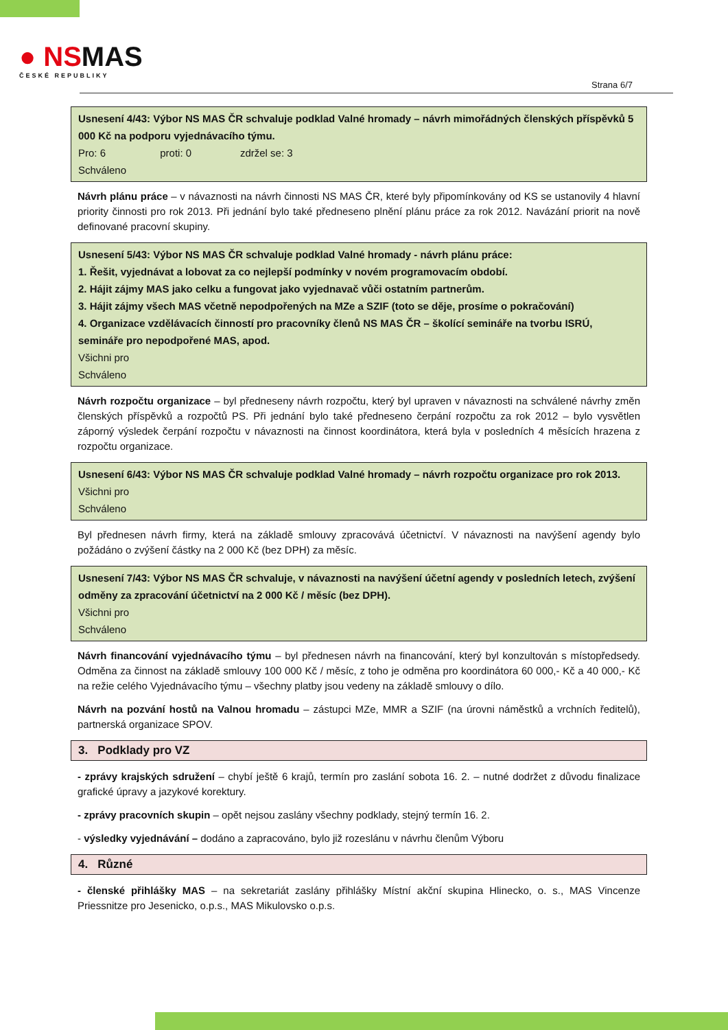● NSMAS
ČESKÉ REPUBLIKY
Strana 6/7
Usnesení 4/43: Výbor NS MAS ČR schvaluje podklad Valné hromady – návrh mimořádných členských příspěvků 5 000 Kč na podporu vyjednávacího týmu.
Pro: 6 proti: 0 zdržel se: 3
Schváleno
Návrh plánu práce – v návaznosti na návrh činnosti NS MAS ČR, které byly připomínkovány od KS se ustanovily 4 hlavní priority činnosti pro rok 2013. Při jednání bylo také předneseno plnění plánu práce za rok 2012. Navázání priorit na nově definované pracovní skupiny.
Usnesení 5/43: Výbor NS MAS ČR schvaluje podklad Valné hromady - návrh plánu práce:
1. Řešit, vyjednávat a lobovat za co nejlepší podmínky v novém programovacím období.
2. Hájit zájmy MAS jako celku a fungovat jako vyjednavač vůči ostatním partnerům.
3. Hájit zájmy všech MAS včetně nepodpořených na MZe a SZIF (toto se děje, prosíme o pokračování)
4. Organizace vzdělávacích činností pro pracovníky členů NS MAS ČR – školící semináře na tvorbu ISRÚ, semináře pro nepodpořené MAS, apod.
Všichni pro
Schváleno
Návrh rozpočtu organizace – byl předneseny návrh rozpočtu, který byl upraven v návaznosti na schválené návrhy změn členských příspěvků a rozpočtů PS. Při jednání bylo také předneseno čerpání rozpočtu za rok 2012 – bylo vysvětlen záporný výsledek čerpání rozpočtu v návaznosti na činnost koordinátora, která byla v posledních 4 měsících hrazena z rozpočtu organizace.
Usnesení 6/43: Výbor NS MAS ČR schvaluje podklad Valné hromady – návrh rozpočtu organizace pro rok 2013.
Všichni pro
Schváleno
Byl přednesen návrh firmy, která na základě smlouvy zpracovává účetnictví. V návaznosti na navýšení agendy bylo požádáno o zvýšení částky na 2 000 Kč (bez DPH) za měsíc.
Usnesení 7/43: Výbor NS MAS ČR schvaluje, v návaznosti na navýšení účetní agendy v posledních letech, zvýšení odměny za zpracování účetnictví na 2 000 Kč / měsíc (bez DPH).
Všichni pro
Schváleno
Návrh financování vyjednávacího týmu – byl přednesen návrh na financování, který byl konzultován s místopředsedy. Odměna za činnost na základě smlouvy 100 000 Kč / měsíc, z toho je odměna pro koordinátora 60 000,- Kč a 40 000,- Kč na režie celého Vyjednávacího týmu – všechny platby jsou vedeny na základě smlouvy o dílo.
Návrh na pozvání hostů na Valnou hromadu – zástupci MZe, MMR a SZIF (na úrovni náměstků a vrchních ředitelů), partnerská organizace SPOV.
3. Podklady pro VZ
- zprávy krajských sdružení – chybí ještě 6 krajů, termín pro zaslání sobota 16. 2. – nutné dodržet z důvodu finalizace grafické úpravy a jazykové korektury.
- zprávy pracovních skupin – opět nejsou zaslány všechny podklady, stejný termín 16. 2.
- výsledky vyjednávání – dodáno a zapracováno, bylo již rozeslánu v návrhu členům Výboru
4. Různé
- členské přihlášky MAS – na sekretariát zaslány přihlášky Místní akční skupina Hlinecko, o. s., MAS Vincenze Priessnitze pro Jesenicko, o.p.s., MAS Mikulovsko o.p.s.